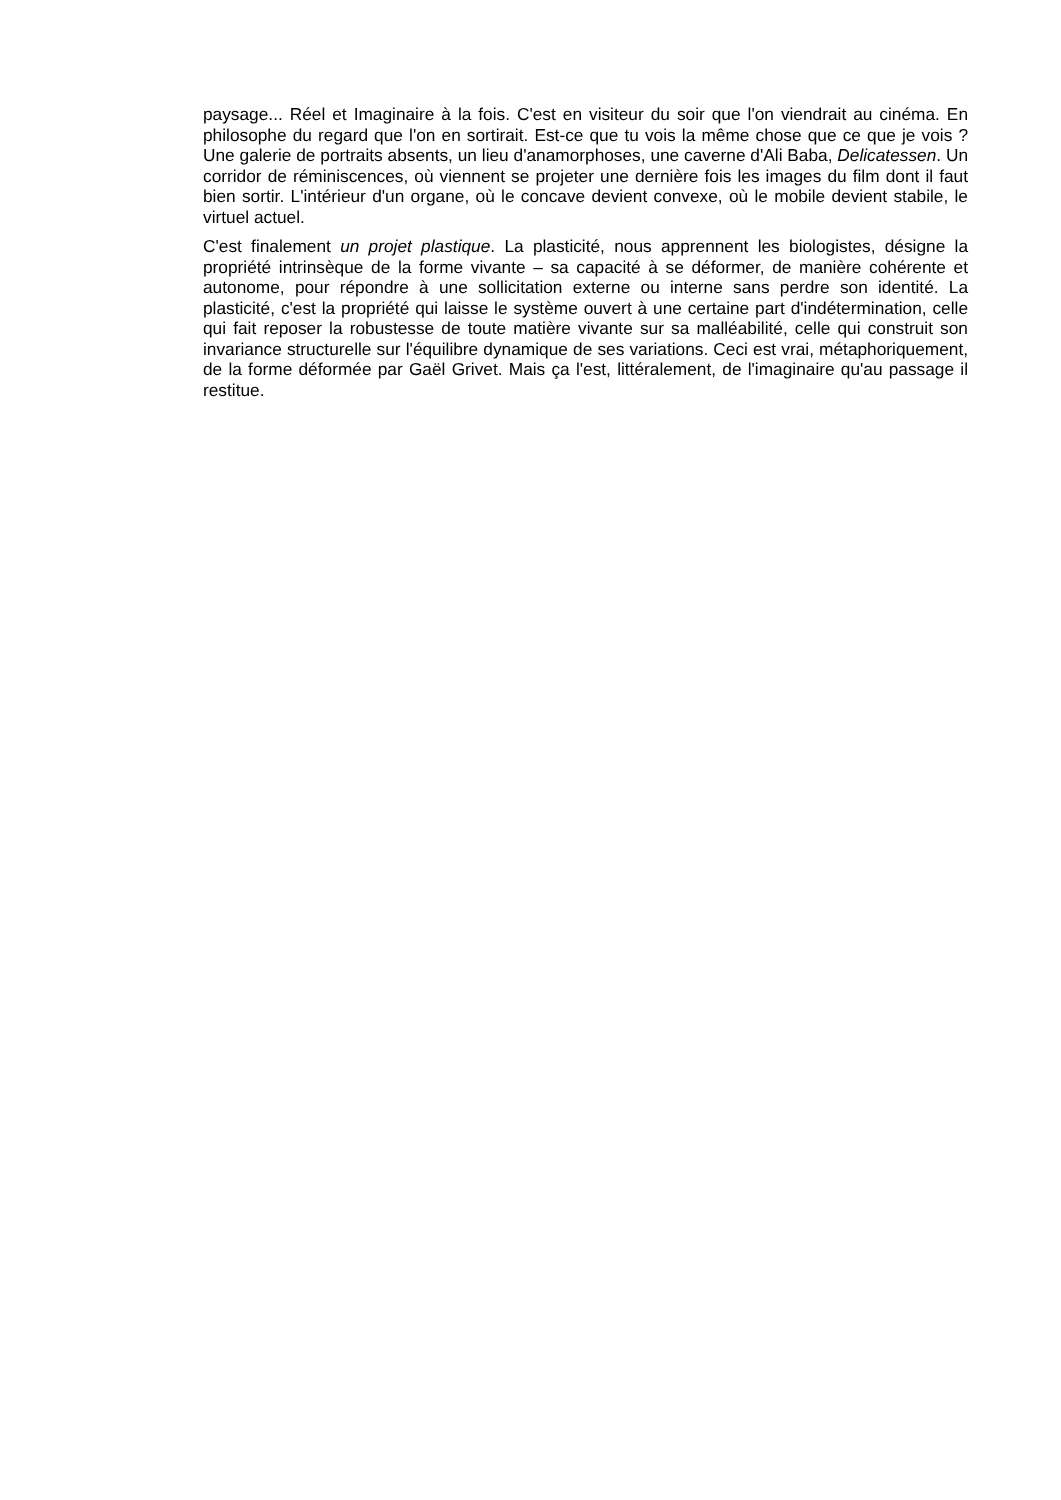paysage... Réel et Imaginaire à la fois. C'est en visiteur du soir que l'on viendrait au cinéma. En philosophe du regard que l'on en sortirait. Est-ce que tu vois la même chose que ce que je vois ? Une galerie de portraits absents, un lieu d'anamorphoses, une caverne d'Ali Baba, Delicatessen. Un corridor de réminiscences, où viennent se projeter une dernière fois les images du film dont il faut bien sortir. L'intérieur d'un organe, où le concave devient convexe, où le mobile devient stabile, le virtuel actuel.
C'est finalement un projet plastique. La plasticité, nous apprennent les biologistes, désigne la propriété intrinsèque de la forme vivante – sa capacité à se déformer, de manière cohérente et autonome, pour répondre à une sollicitation externe ou interne sans perdre son identité. La plasticité, c'est la propriété qui laisse le système ouvert à une certaine part d'indétermination, celle qui fait reposer la robustesse de toute matière vivante sur sa malléabilité, celle qui construit son invariance structurelle sur l'équilibre dynamique de ses variations. Ceci est vrai, métaphoriquement, de la forme déformée par Gaël Grivet. Mais ça l'est, littéralement, de l'imaginaire qu'au passage il restitue.